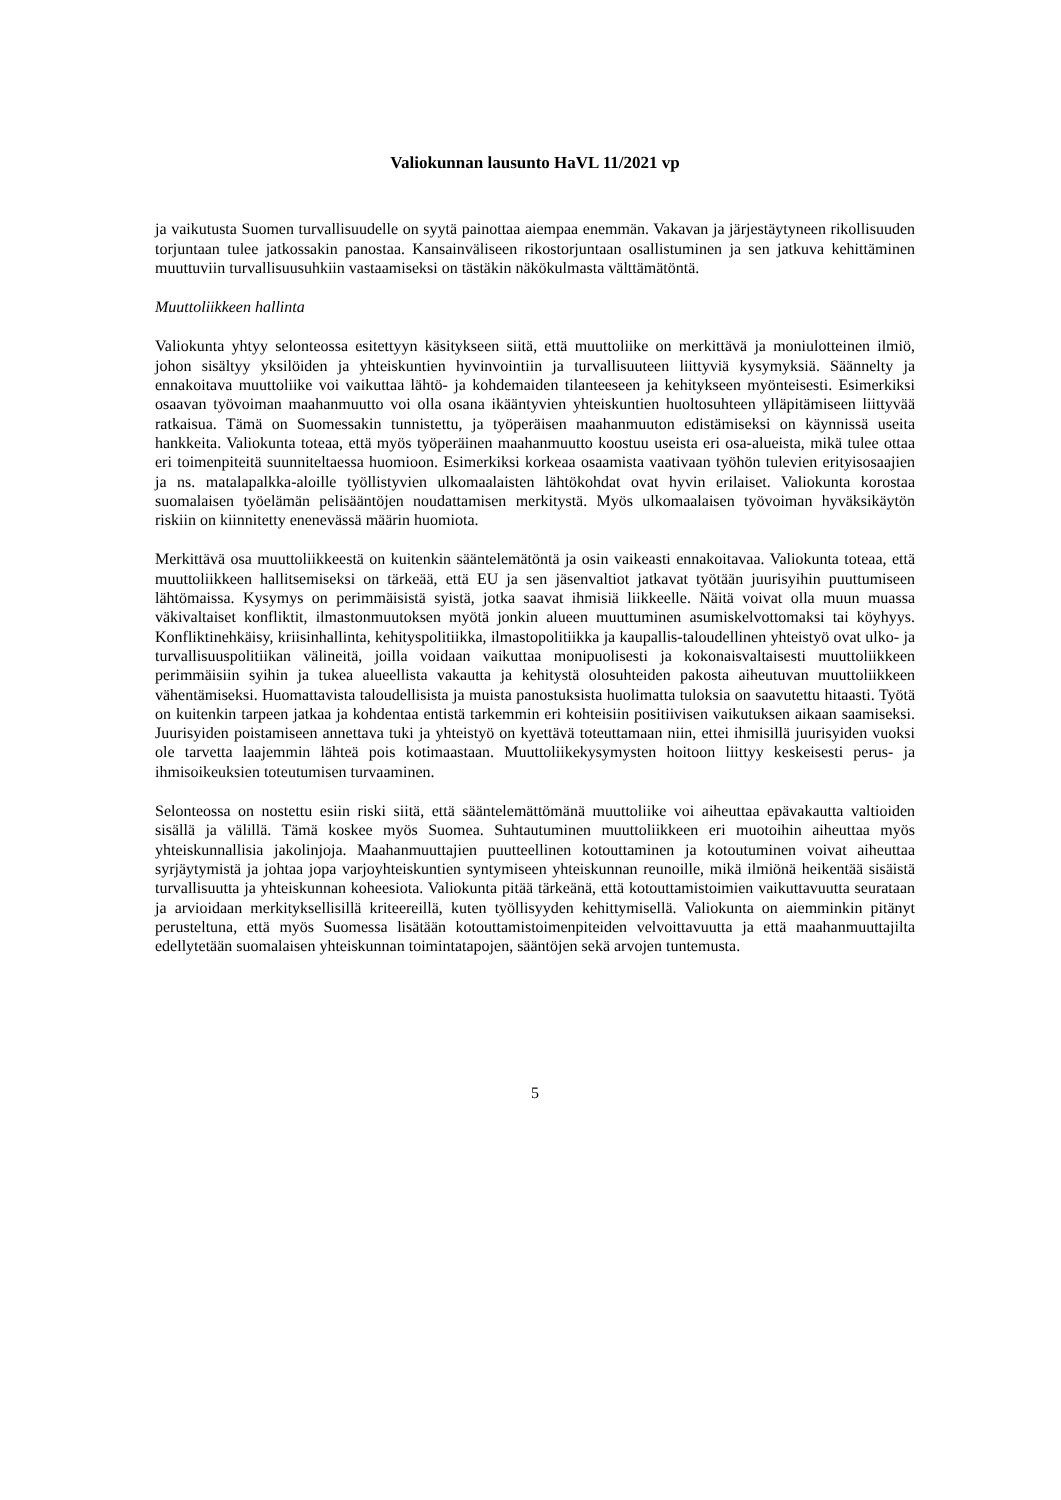Valiokunnan lausunto HaVL 11/2021 vp
ja vaikutusta Suomen turvallisuudelle on syytä painottaa aiempaa enemmän. Vakavan ja järjestäytyneen rikollisuuden torjuntaan tulee jatkossakin panostaa. Kansainväliseen rikostorjuntaan osallistuminen ja sen jatkuva kehittäminen muuttuviin turvallisuusuhkiin vastaamiseksi on tästäkin näkökulmasta välttämätöntä.
Muuttoliikkeen hallinta
Valiokunta yhtyy selonteossa esitettyyn käsitykseen siitä, että muuttoliike on merkittävä ja moniulotteinen ilmiö, johon sisältyy yksilöiden ja yhteiskuntien hyvinvointiin ja turvallisuuteen liittyviä kysymyksiä. Säännelty ja ennakoitava muuttoliike voi vaikuttaa lähtö- ja kohdemaiden tilanteeseen ja kehitykseen myönteisesti. Esimerkiksi osaavan työvoiman maahanmuutto voi olla osana ikääntyvien yhteiskuntien huoltosuhteen ylläpitämiseen liittyvää ratkaisua. Tämä on Suomessakin tunnistettu, ja työperäisen maahanmuuton edistämiseksi on käynnissä useita hankkeita. Valiokunta toteaa, että myös työperäinen maahanmuutto koostuu useista eri osa-alueista, mikä tulee ottaa eri toimenpiteitä suunniteltaessa huomioon. Esimerkiksi korkeaa osaamista vaativaan työhön tulevien erityisosaajien ja ns. matalapalkka-aloille työllistyvien ulkomaalaisten lähtökohdat ovat hyvin erilaiset. Valiokunta korostaa suomalaisen työelämän pelisääntöjen noudattamisen merkitystä. Myös ulkomaalaisen työvoiman hyväksikäytön riskiin on kiinnitetty enenevässä määrin huomiota.
Merkittävä osa muuttoliikkeestä on kuitenkin sääntelemätöntä ja osin vaikeasti ennakoitavaa. Valiokunta toteaa, että muuttoliikkeen hallitsemiseksi on tärkeää, että EU ja sen jäsenvaltiot jatkavat työtään juurisyihin puuttumiseen lähtömaissa. Kysymys on perimmäisistä syistä, jotka saavat ihmisiä liikkeelle. Näitä voivat olla muun muassa väkivaltaiset konfliktit, ilmastonmuutoksen myötä jonkin alueen muuttuminen asumiskelvottomaksi tai köyhyys. Konfliktinehkäisy, kriisinhallinta, kehityspolitiikka, ilmastopolitiikka ja kaupallis-taloudellinen yhteistyö ovat ulko- ja turvallisuuspolitiikan välineitä, joilla voidaan vaikuttaa monipuolisesti ja kokonaisvaltaisesti muuttoliikkeen perimmäisiin syihin ja tukea alueellista vakautta ja kehitystä olosuhteiden pakosta aiheutuvan muuttoliikkeen vähentämiseksi. Huomattavista taloudellisista ja muista panostuksista huolimatta tuloksia on saavutettu hitaasti. Työtä on kuitenkin tarpeen jatkaa ja kohdentaa entistä tarkemmin eri kohteisiin positiivisen vaikutuksen aikaan saamiseksi. Juurisyiden poistamiseen annettava tuki ja yhteistyö on kyettävä toteuttamaan niin, ettei ihmisillä juurisyiden vuoksi ole tarvetta laajemmin lähteä pois kotimaastaan. Muuttoliikekysymysten hoitoon liittyy keskeisesti perus- ja ihmisoikeuksien toteutumisen turvaaminen.
Selonteossa on nostettu esiin riski siitä, että sääntelemättömänä muuttoliike voi aiheuttaa epävakautta valtioiden sisällä ja välillä. Tämä koskee myös Suomea. Suhtautuminen muuttoliikkeen eri muotoihin aiheuttaa myös yhteiskunnallisia jakolinjoja. Maahanmuuttajien puutteellinen kotouttaminen ja kotoutuminen voivat aiheuttaa syrjäytymistä ja johtaa jopa varjoyhteiskuntien syntymiseen yhteiskunnan reunoille, mikä ilmiönä heikentää sisäistä turvallisuutta ja yhteiskunnan koheesiota. Valiokunta pitää tärkeänä, että kotouttamistoimien vaikuttavuutta seurataan ja arvioidaan merkityksellisillä kriteereillä, kuten työllisyyden kehittymisellä. Valiokunta on aiemminkin pitänyt perusteltuna, että myös Suomessa lisätään kotouttamistoimenpiteiden velvoittavuutta ja että maahanmuuttajilta edellytetään suomalaisen yhteiskunnan toimintatapojen, sääntöjen sekä arvojen tuntemusta.
5